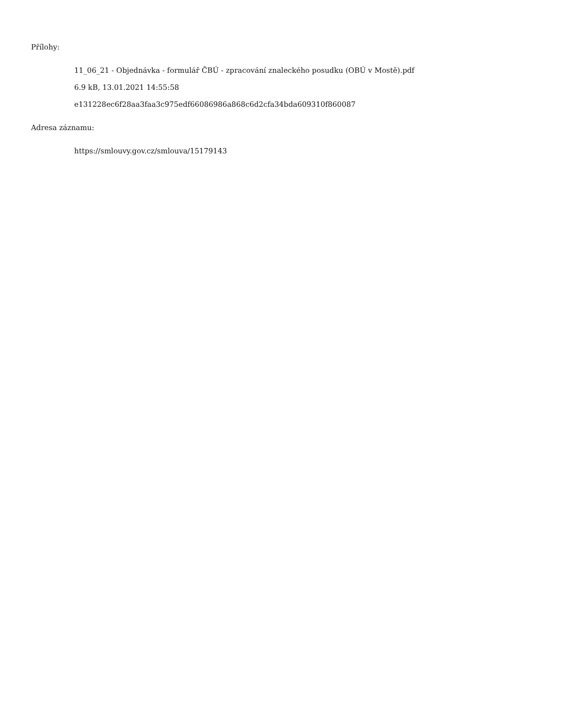Přílohy:
11_06_21 - Objednávka - formulář ČBÚ - zpracování znaleckého posudku (OBÚ v Mostě).pdf
6.9 kB, 13.01.2021 14:55:58
e131228ec6f28aa3faa3c975edf66086986a868c6d2cfa34bda609310f860087
Adresa záznamu:
https://smlouvy.gov.cz/smlouva/15179143